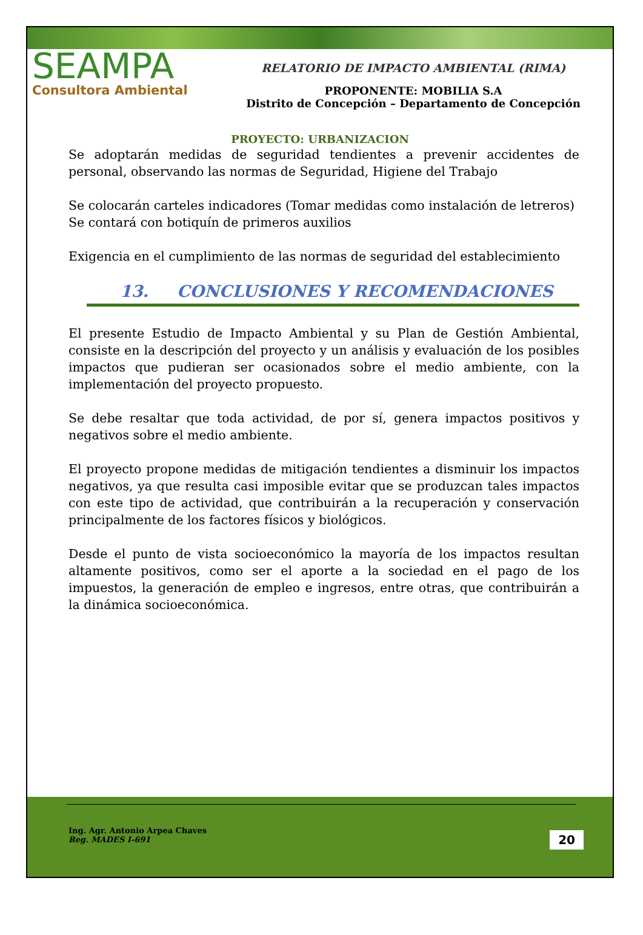SEAMPA
Consultora Ambiental
RELATORIO DE IMPACTO AMBIENTAL (RIMA)
PROPONENTE: MOBILIA S.A
Distrito de Concepción – Departamento de Concepción
PROYECTO: URBANIZACION
Se adoptarán medidas de seguridad tendientes a prevenir accidentes de personal, observando las normas de Seguridad, Higiene del Trabajo
Se colocarán carteles indicadores (Tomar medidas como instalación de letreros)
Se contará con botiquín de primeros auxilios
Exigencia en el cumplimiento de las normas de seguridad del establecimiento
13. CONCLUSIONES Y RECOMENDACIONES
El presente Estudio de Impacto Ambiental y su Plan de Gestión Ambiental, consiste en la descripción del proyecto y un análisis y evaluación de los posibles impactos que pudieran ser ocasionados sobre el medio ambiente, con la implementación del proyecto propuesto.
Se debe resaltar que toda actividad, de por sí, genera impactos positivos y negativos sobre el medio ambiente.
El proyecto propone medidas de mitigación tendientes a disminuir los impactos negativos, ya que resulta casi imposible evitar que se produzcan tales impactos con este tipo de actividad, que contribuirán a la recuperación y conservación principalmente de los factores físicos y biológicos.
Desde el punto de vista socioeconómico la mayoría de los impactos resultan altamente positivos, como ser el aporte a la sociedad en el pago de los impuestos, la generación de empleo e ingresos, entre otras, que contribuirán a la dinámica socioeconómica.
Ing. Agr. Antonio Arpea Chaves
Reg. MADES I-691
20